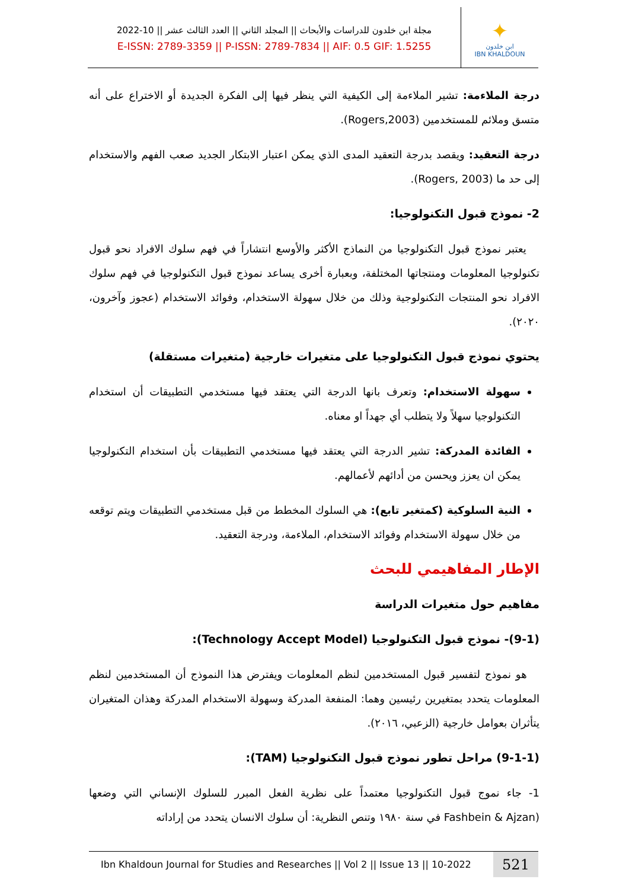مجلة ابن خلدون للدراسات والأبحاث || المجلد الثاني || العدد الثالث عشر || 10-2022
E-ISSN: 2789-3359 || P-ISSN: 2789-7834 || AIF: 0.5 GIF: 1.5255
✦
ابن خلدون
IBN KHALDOUN
درجة الملاءمة: تشير الملاءمة إلى الكيفية التي ينظر فيها إلى الفكرة الجديدة أو الاختراع على أنه متسق وملائم للمستخدمين (Rogers,2003).
درجة التعقيد: ويقصد بدرجة التعقيد المدى الذي يمكن اعتبار الابتكار الجديد صعب الفهم والاستخدام إلى حد ما (Rogers, 2003).
2- نموذج قبول التكنولوجيا:
يعتبر نموذج قبول التكنولوجيا من النماذج الأكثر والأوسع انتشاراً في فهم سلوك الافراد نحو قبول تكنولوجيا المعلومات ومنتجاتها المختلفة، وبعبارة أخرى يساعد نموذج قبول التكنولوجيا في فهم سلوك الافراد نحو المنتجات التكنولوجية وذلك من خلال سهولة الاستخدام، وفوائد الاستخدام (عجوز وآخرون، ٢٠٢٠).
يحتوي نموذج قبول التكنولوجيا على متغيرات خارجية (متغيرات مستقلة)
سهولة الاستخدام: وتعرف بانها الدرجة التي يعتقد فيها مستخدمي التطبيقات أن استخدام التكنولوجيا سهلاً ولا يتطلب أي جهداً او معناه.
الفائدة المدركة: تشير الدرجة التي يعتقد فيها مستخدمي التطبيقات بأن استخدام التكنولوجيا يمكن ان يعزز ويحسن من أدائهم لأعمالهم.
النية السلوكية (كمتغير تابع): هي السلوك المخطط من قبل مستخدمي التطبيقات ويتم توقعه من خلال سهولة الاستخدام وفوائد الاستخدام، الملاءمة، ودرجة التعقيد.
الإطار المفاهيمي للبحث
مفاهيم حول متغيرات الدراسة
(9-1)- نموذج قبول التكنولوجيا (Technology Accept Model):
هو نموذج لتفسير قبول المستخدمين لنظم المعلومات ويفترض هذا النموذج أن المستخدمين لنظم المعلومات يتحدد بمتغيرين رئيسين وهما: المنفعة المدركة وسهولة الاستخدام المدركة وهذان المتغيران يتأثران بعوامل خارجية (الزعبي، ٢٠١٦).
(9-1-1) مراحل تطور نموذج قبول التكنولوجيا (TAM):
1- جاء نموج قبول التكنولوجيا معتمداً على نظرية الفعل المبرر للسلوك الإنساني التي وضعها (Fashbein & Ajzan في سنة ١٩٨٠ وتنص النظرية: أن سلوك الانسان يتحدد من إراداته
Ibn Khaldoun Journal for Studies and Researches || Vol 2 || Issue 13 || 10-2022
521